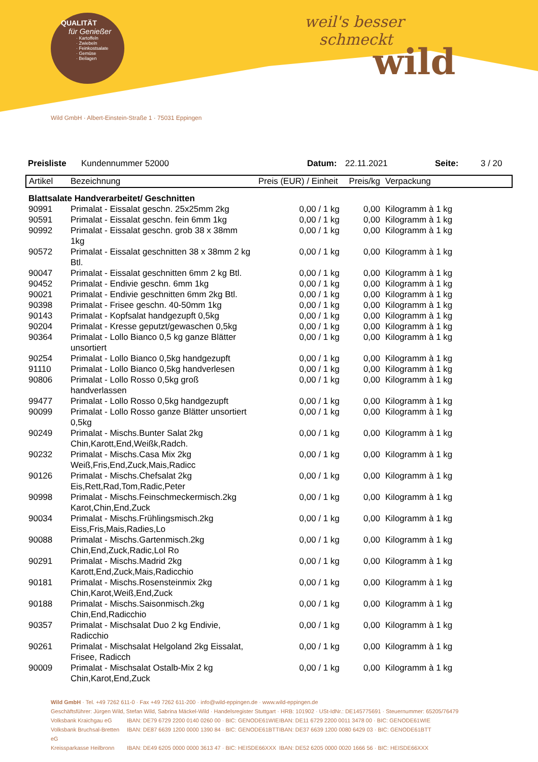QUALITÄT
für Genießer
· Kartoffeln
· Zwiebeln
· Feinkostsalate
· Gemüse
· Beilagen
weil's besser
schmeckt
wild
Wild GmbH · Albert-Einstein-Straße 1 · 75031 Eppingen
Preisliste Kundennummer 52000 Datum: 22.11.2021 Seite: 3 / 20
| Artikel | Bezeichnung | Preis (EUR) / Einheit | Preis/kg | Verpackung |
| --- | --- | --- | --- | --- |
| Blattsalate Handverarbeitet/ Geschnitten | | | | |
| 90991 | Primalat - Eissalat geschn. 25x25mm 2kg | 0,00 / 1 kg | 0,00 | Kilogramm à 1 kg |
| 90591 | Primalat - Eissalat geschn. fein 6mm 1kg | 0,00 / 1 kg | 0,00 | Kilogramm à 1 kg |
| 90992 | Primalat - Eissalat geschn. grob 38 x 38mm 1kg | 0,00 / 1 kg | 0,00 | Kilogramm à 1 kg |
| 90572 | Primalat - Eissalat geschnitten 38 x 38mm 2 kg Btl. | 0,00 / 1 kg | 0,00 | Kilogramm à 1 kg |
| 90047 | Primalat - Eissalat geschnitten 6mm 2 kg Btl. | 0,00 / 1 kg | 0,00 | Kilogramm à 1 kg |
| 90452 | Primalat - Endivie geschn. 6mm 1kg | 0,00 / 1 kg | 0,00 | Kilogramm à 1 kg |
| 90021 | Primalat - Endivie geschnitten 6mm 2kg Btl. | 0,00 / 1 kg | 0,00 | Kilogramm à 1 kg |
| 90398 | Primalat - Frisee geschn. 40-50mm 1kg | 0,00 / 1 kg | 0,00 | Kilogramm à 1 kg |
| 90143 | Primalat - Kopfsalat handgezupft 0,5kg | 0,00 / 1 kg | 0,00 | Kilogramm à 1 kg |
| 90204 | Primalat - Kresse geputzt/gewaschen 0,5kg | 0,00 / 1 kg | 0,00 | Kilogramm à 1 kg |
| 90364 | Primalat - Lollo Bianco 0,5 kg ganze Blätter unsortiert | 0,00 / 1 kg | 0,00 | Kilogramm à 1 kg |
| 90254 | Primalat - Lollo Bianco 0,5kg handgezupft | 0,00 / 1 kg | 0,00 | Kilogramm à 1 kg |
| 91110 | Primalat - Lollo Bianco 0,5kg handverlesen | 0,00 / 1 kg | 0,00 | Kilogramm à 1 kg |
| 90806 | Primalat - Lollo Rosso 0,5kg groß handverlassen | 0,00 / 1 kg | 0,00 | Kilogramm à 1 kg |
| 99477 | Primalat - Lollo Rosso 0,5kg handgezupft | 0,00 / 1 kg | 0,00 | Kilogramm à 1 kg |
| 90099 | Primalat - Lollo Rosso ganze Blätter unsortiert 0,5kg | 0,00 / 1 kg | 0,00 | Kilogramm à 1 kg |
| 90249 | Primalat - Mischs.Bunter Salat 2kg Chin,Karott,End,Weißk,Radch. | 0,00 / 1 kg | 0,00 | Kilogramm à 1 kg |
| 90232 | Primalat - Mischs.Casa Mix 2kg Weiß,Fris,End,Zuck,Mais,Radicc | 0,00 / 1 kg | 0,00 | Kilogramm à 1 kg |
| 90126 | Primalat - Mischs.Chefsalat 2kg Eis,Rett,Rad,Tom,Radic,Peter | 0,00 / 1 kg | 0,00 | Kilogramm à 1 kg |
| 90998 | Primalat - Mischs.Feinschmeckermisch.2kg Karot,Chin,End,Zuck | 0,00 / 1 kg | 0,00 | Kilogramm à 1 kg |
| 90034 | Primalat - Mischs.Frühlingsmisch.2kg Eiss,Fris,Mais,Radies,Lo | 0,00 / 1 kg | 0,00 | Kilogramm à 1 kg |
| 90088 | Primalat - Mischs.Gartenmisch.2kg Chin,End,Zuck,Radic,Lol Ro | 0,00 / 1 kg | 0,00 | Kilogramm à 1 kg |
| 90291 | Primalat - Mischs.Madrid 2kg Karott,End,Zuck,Mais,Radicchio | 0,00 / 1 kg | 0,00 | Kilogramm à 1 kg |
| 90181 | Primalat - Mischs.Rosensteinmix 2kg Chin,Karot,Weiß,End,Zuck | 0,00 / 1 kg | 0,00 | Kilogramm à 1 kg |
| 90188 | Primalat - Mischs.Saisonmisch.2kg Chin,End,Radicchio | 0,00 / 1 kg | 0,00 | Kilogramm à 1 kg |
| 90357 | Primalat - Mischsalat Duo 2 kg Endivie, Radicchio | 0,00 / 1 kg | 0,00 | Kilogramm à 1 kg |
| 90261 | Primalat - Mischsalat Helgoland 2kg Eissalat, Frisee, Radicch | 0,00 / 1 kg | 0,00 | Kilogramm à 1 kg |
| 90009 | Primalat - Mischsalat Ostalb-Mix 2 kg Chin,Karot,End,Zuck | 0,00 / 1 kg | 0,00 | Kilogramm à 1 kg |
Wild GmbH · Tel. +49 7262 611-0 · Fax +49 7262 611-200 · info@wild-eppingen.de · www.wild-eppingen.de
Geschäftsführer: Jürgen Wild, Stefan Wild, Sabrina Mäckel-Wild · Handelsregister Stuttgart · HRB: 101902 · USt-IdNr.: DE145775691 · Steuernummer: 65205/76479
Volksbank Kraichgau eG IBAN: DE79 6729 2200 0140 0260 00 · BIC: GENODE61WIE IBAN: DE11 6729 2200 0011 3478 00 · BIC: GENODE61WIE
Volksbank Bruchsal-Bretten eG IBAN: DE87 6639 1200 0000 1390 84 · BIC: GENODE61BTT IBAN: DE37 6639 1200 0080 6429 03 · BIC: GENODE61BTT
Kreissparkasse Heilbronn IBAN: DE49 6205 0000 0000 3613 47 · BIC: HEISDE66XXX IBAN: DE52 6205 0000 0020 1666 56 · BIC: HEISDE66XXX